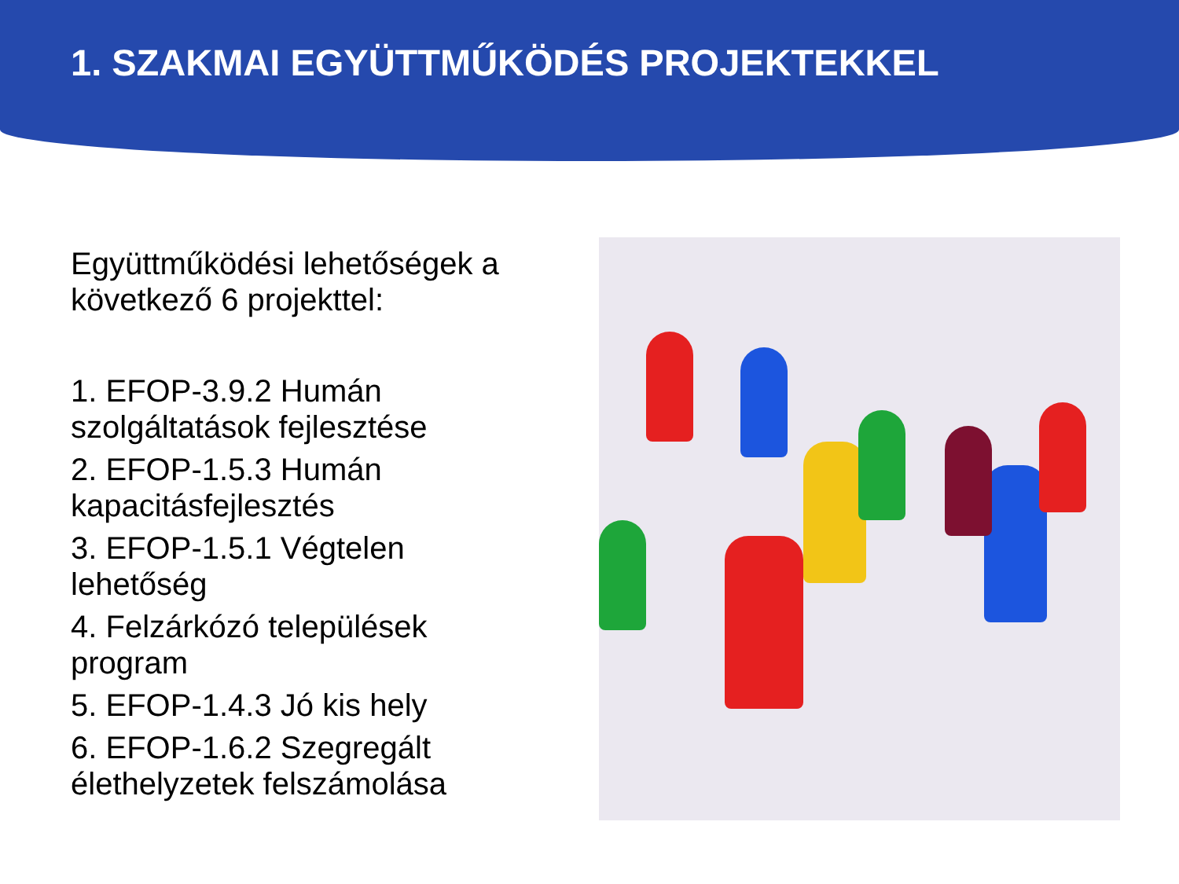1. SZAKMAI EGYÜTTMŰKÖDÉS PROJEKTEKKEL
Együttműködési lehetőségek a következő 6 projekttel:
1. EFOP-3.9.2 Humán szolgáltatások fejlesztése
2. EFOP-1.5.3 Humán kapacitásfejlesztés
3. EFOP-1.5.1 Végtelen lehetőség
4. Felzárkózó települések program
5. EFOP-1.4.3 Jó kis hely
6. EFOP-1.6.2 Szegregált élethelyzetek felszámolása